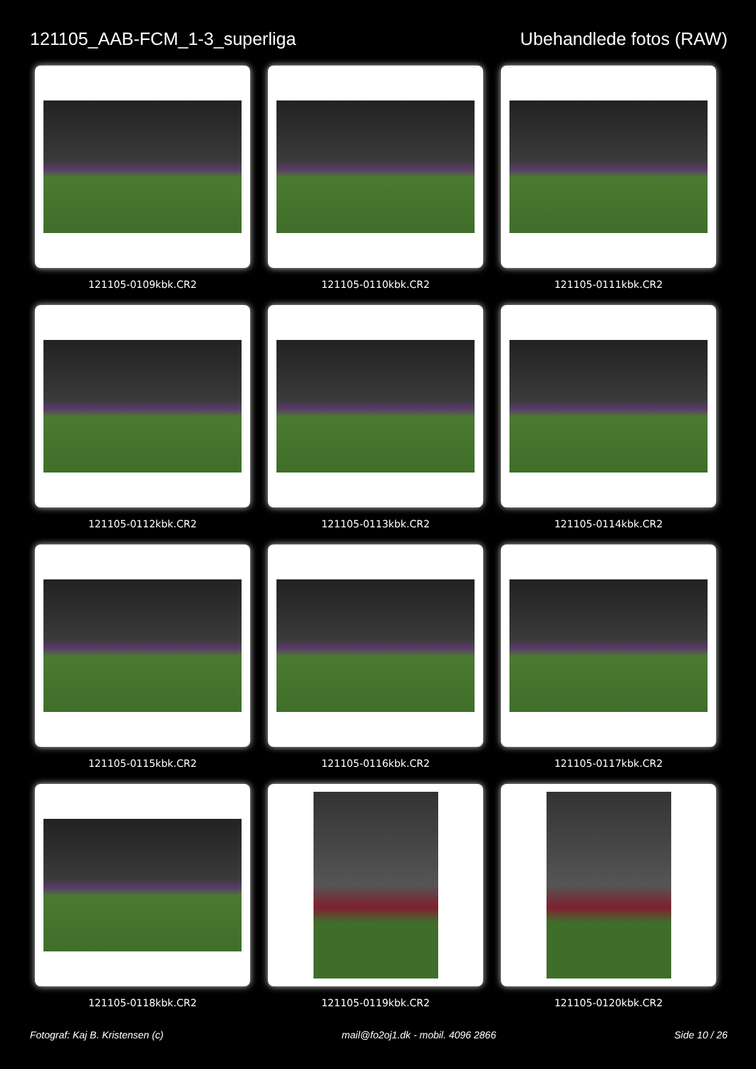121105_AAB-FCM_1-3_superliga Ubehandlede fotos (RAW)
121105-0109kbk.CR2
121105-0110kbk.CR2
121105-0111kbk.CR2
121105-0112kbk.CR2
121105-0113kbk.CR2
121105-0114kbk.CR2
121105-0115kbk.CR2
121105-0116kbk.CR2
121105-0117kbk.CR2
121105-0118kbk.CR2
121105-0119kbk.CR2
121105-0120kbk.CR2
Fotograf: Kaj B. Kristensen (c) mail@fo2oj1.dk - mobil. 4096 2866 Side 10 / 26